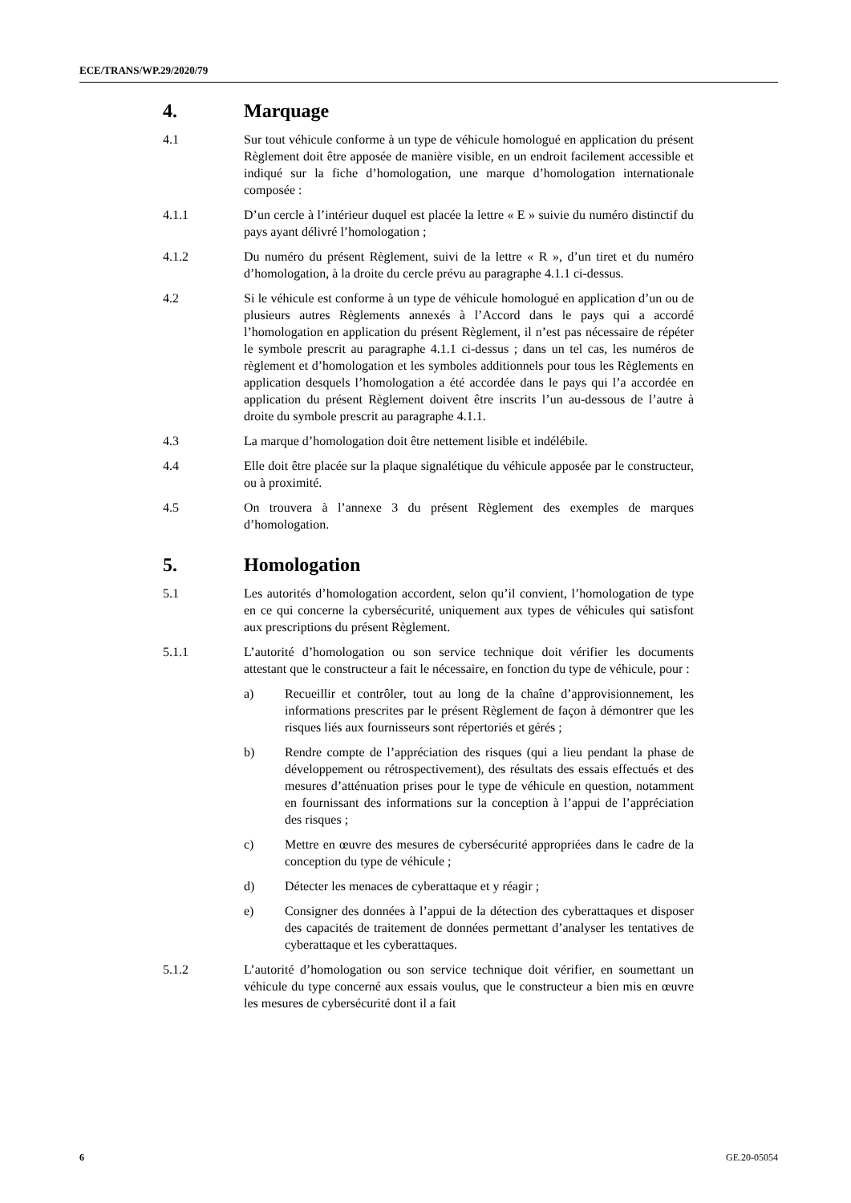ECE/TRANS/WP.29/2020/79
4. Marquage
4.1 Sur tout véhicule conforme à un type de véhicule homologué en application du présent Règlement doit être apposée de manière visible, en un endroit facilement accessible et indiqué sur la fiche d’homologation, une marque d’homologation internationale composée :
4.1.1 D’un cercle à l’intérieur duquel est placée la lettre « E » suivie du numéro distinctif du pays ayant délivré l’homologation ;
4.1.2 Du numéro du présent Règlement, suivi de la lettre « R », d’un tiret et du numéro d’homologation, à la droite du cercle prévu au paragraphe 4.1.1 ci-dessus.
4.2 Si le véhicule est conforme à un type de véhicule homologué en application d’un ou de plusieurs autres Règlements annexés à l’Accord dans le pays qui a accordé l’homologation en application du présent Règlement, il n’est pas nécessaire de répéter le symbole prescrit au paragraphe 4.1.1 ci-dessus ; dans un tel cas, les numéros de règlement et d’homologation et les symboles additionnels pour tous les Règlements en application desquels l’homologation a été accordée dans le pays qui l’a accordée en application du présent Règlement doivent être inscrits l’un au-dessous de l’autre à droite du symbole prescrit au paragraphe 4.1.1.
4.3 La marque d’homologation doit être nettement lisible et indélébile.
4.4 Elle doit être placée sur la plaque signalétique du véhicule apposée par le constructeur, ou à proximité.
4.5 On trouvera à l’annexe 3 du présent Règlement des exemples de marques d’homologation.
5. Homologation
5.1 Les autorités d’homologation accordent, selon qu’il convient, l’homologation de type en ce qui concerne la cybersécurité, uniquement aux types de véhicules qui satisfont aux prescriptions du présent Règlement.
5.1.1 L’autorité d’homologation ou son service technique doit vérifier les documents attestant que le constructeur a fait le nécessaire, en fonction du type de véhicule, pour :
a) Recueillir et contrôler, tout au long de la chaîne d’approvisionnement, les informations prescrites par le présent Règlement de façon à démontrer que les risques liés aux fournisseurs sont répertoriés et gérés ;
b) Rendre compte de l’appréciation des risques (qui a lieu pendant la phase de développement ou rétrospectivement), des résultats des essais effectués et des mesures d’atténuation prises pour le type de véhicule en question, notamment en fournissant des informations sur la conception à l’appui de l’appréciation des risques ;
c) Mettre en œuvre des mesures de cybersécurité appropriées dans le cadre de la conception du type de véhicule ;
d) Détecter les menaces de cyberattaque et y réagir ;
e) Consigner des données à l’appui de la détection des cyberattaques et disposer des capacités de traitement de données permettant d’analyser les tentatives de cyberattaque et les cyberattaques.
5.1.2 L’autorité d’homologation ou son service technique doit vérifier, en soumettant un véhicule du type concerné aux essais voulus, que le constructeur a bien mis en œuvre les mesures de cybersécurité dont il a fait
6 GE.20-05054